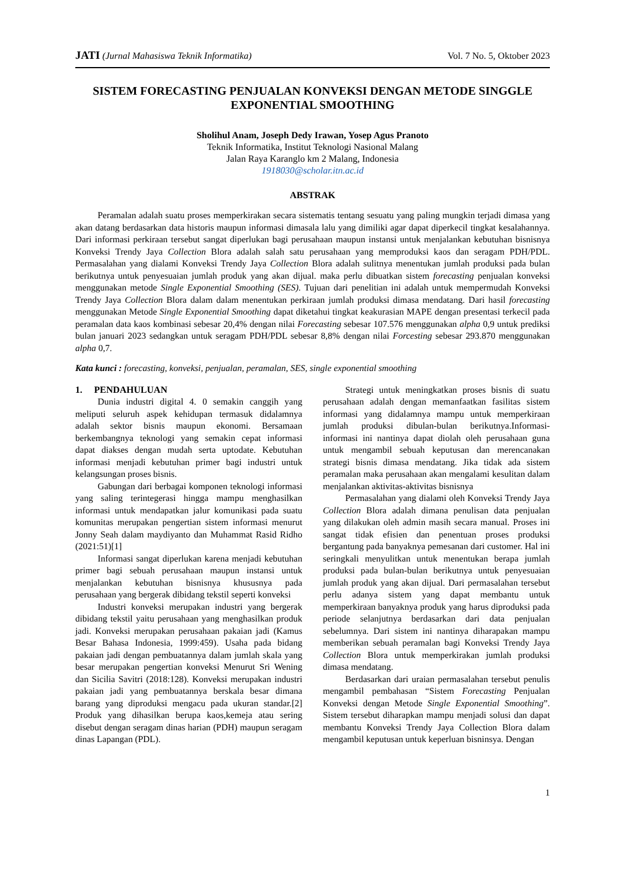JATI (Jurnal Mahasiswa Teknik Informatika) Vol. 7 No. 5, Oktober 2023
SISTEM FORECASTING PENJUALAN KONVEKSI DENGAN METODE SINGGLE EXPONENTIAL SMOOTHING
Sholihul Anam, Joseph Dedy Irawan, Yosep Agus Pranoto
Teknik Informatika, Institut Teknologi Nasional Malang
Jalan Raya Karanglo km 2 Malang, Indonesia
1918030@scholar.itn.ac.id
ABSTRAK
Peramalan adalah suatu proses memperkirakan secara sistematis tentang sesuatu yang paling mungkin terjadi dimasa yang akan datang berdasarkan data historis maupun informasi dimasala lalu yang dimiliki agar dapat diperkecil tingkat kesalahannya. Dari informasi perkiraan tersebut sangat diperlukan bagi perusahaan maupun instansi untuk menjalankan kebutuhan bisnisnya Konveksi Trendy Jaya Collection Blora adalah salah satu perusahaan yang memproduksi kaos dan seragam PDH/PDL. Permasalahan yang dialami Konveksi Trendy Jaya Collection Blora adalah sulitnya menentukan jumlah produksi pada bulan berikutnya untuk penyesuaian jumlah produk yang akan dijual. maka perlu dibuatkan sistem forecasting penjualan konveksi menggunakan metode Single Exponential Smoothing (SES). Tujuan dari penelitian ini adalah untuk mempermudah Konveksi Trendy Jaya Collection Blora dalam dalam menentukan perkiraan jumlah produksi dimasa mendatang. Dari hasil forecasting menggunakan Metode Single Exponential Smoothing dapat diketahui tingkat keakurasian MAPE dengan presentasi terkecil pada peramalan data kaos kombinasi sebesar 20,4% dengan nilai Forecasting sebesar 107.576 menggunakan alpha 0,9 untuk prediksi bulan januari 2023 sedangkan untuk seragam PDH/PDL sebesar 8,8% dengan nilai Forcesting sebesar 293.870 menggunakan alpha 0,7.
Kata kunci : forecasting, konveksi, penjualan, peramalan, SES, single exponential smoothing
1. PENDAHULUAN
Dunia industri digital 4. 0 semakin canggih yang meliputi seluruh aspek kehidupan termasuk didalamnya adalah sektor bisnis maupun ekonomi. Bersamaan berkembangnya teknologi yang semakin cepat informasi dapat diakses dengan mudah serta uptodate. Kebutuhan informasi menjadi kebutuhan primer bagi industri untuk kelangsungan proses bisnis.
Gabungan dari berbagai komponen teknologi informasi yang saling terintegerasi hingga mampu menghasilkan informasi untuk mendapatkan jalur komunikasi pada suatu komunitas merupakan pengertian sistem informasi menurut Jonny Seah dalam maydiyanto dan Muhammat Rasid Ridho (2021:51)[1]
Informasi sangat diperlukan karena menjadi kebutuhan primer bagi sebuah perusahaan maupun instansi untuk menjalankan kebutuhan bisnisnya khususnya pada perusahaan yang bergerak dibidang tekstil seperti konveksi
Industri konveksi merupakan industri yang bergerak dibidang tekstil yaitu perusahaan yang menghasilkan produk jadi. Konveksi merupakan perusahaan pakaian jadi (Kamus Besar Bahasa Indonesia, 1999:459). Usaha pada bidang pakaian jadi dengan pembuatannya dalam jumlah skala yang besar merupakan pengertian konveksi Menurut Sri Wening dan Sicilia Savitri (2018:128). Konveksi merupakan industri pakaian jadi yang pembuatannya berskala besar dimana barang yang diproduksi mengacu pada ukuran standar.[2] Produk yang dihasilkan berupa kaos,kemeja atau sering disebut dengan seragam dinas harian (PDH) maupun seragam dinas Lapangan (PDL).
Strategi untuk meningkatkan proses bisnis di suatu perusahaan adalah dengan memanfaatkan fasilitas sistem informasi yang didalamnya mampu untuk memperkiraan jumlah produksi dibulan-bulan berikutnya.Informasi-informasi ini nantinya dapat diolah oleh perusahaan guna untuk mengambil sebuah keputusan dan merencanakan strategi bisnis dimasa mendatang. Jika tidak ada sistem peramalan maka perusahaan akan mengalami kesulitan dalam menjalankan aktivitas-aktivitas bisnisnya
Permasalahan yang dialami oleh Konveksi Trendy Jaya Collection Blora adalah dimana penulisan data penjualan yang dilakukan oleh admin masih secara manual. Proses ini sangat tidak efisien dan penentuan proses produksi bergantung pada banyaknya pemesanan dari customer. Hal ini seringkali menyulitkan untuk menentukan berapa jumlah produksi pada bulan-bulan berikutnya untuk penyesuaian jumlah produk yang akan dijual. Dari permasalahan tersebut perlu adanya sistem yang dapat membantu untuk memperkiraan banyaknya produk yang harus diproduksi pada periode selanjutnya berdasarkan dari data penjualan sebelumnya. Dari sistem ini nantinya diharapakan mampu memberikan sebuah peramalan bagi Konveksi Trendy Jaya Collection Blora untuk memperkirakan jumlah produksi dimasa mendatang.
Berdasarkan dari uraian permasalahan tersebut penulis mengambil pembahasan “Sistem Forecasting Penjualan Konveksi dengan Metode Single Exponential Smoothing”. Sistem tersebut diharapkan mampu menjadi solusi dan dapat membantu Konveksi Trendy Jaya Collection Blora dalam mengambil keputusan untuk keperluan bisninsya. Dengan
1